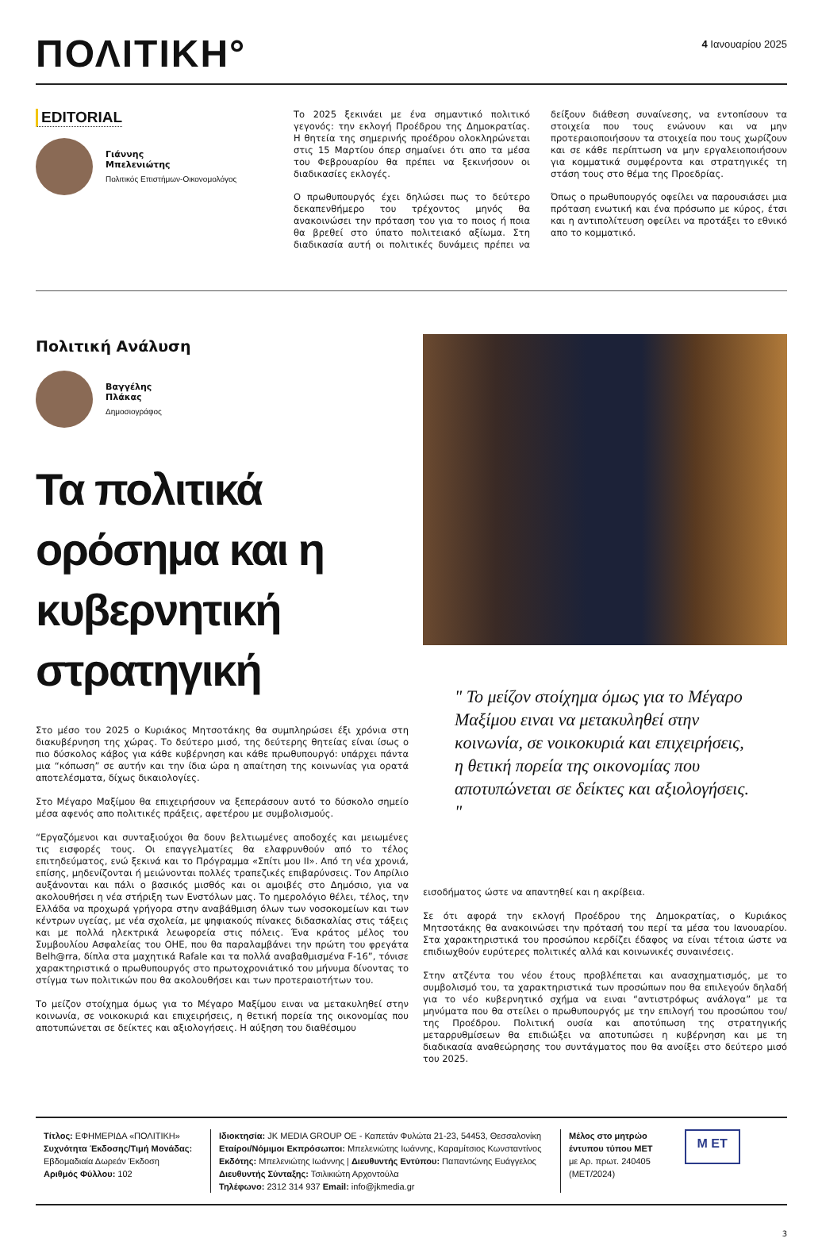ΠΟΛΙΤΙΚΗ°
4 Ιανουαρίου 2025
EDITORIAL
Γιάννης
Μπελενιώτης
Πολιτικός Επιστήμων-Οικονομολόγος
Το 2025 ξεκινάει με ένα σημαντικό πολιτικό γεγονός: την εκλογή Προέδρου της Δημοκρατίας. Η θητεία της σημερινής προέδρου ολοκληρώνεται στις 15 Μαρτίου όπερ σημαίνει ότι απο τα μέσα του Φεβρουαρίου θα πρέπει να ξεκινήσουν οι διαδικασίες εκλογές.
Ο πρωθυπουργός έχει δηλώσει πως το δεύτερο δεκαπενθήμερο του τρέχοντος μηνός θα ανακοινώσει την πρόταση του για το ποιος ή ποια θα βρεθεί στο ύπατο πολιτειακό αξίωμα. Στη διαδικασία αυτή οι πολιτικές δυνάμεις πρέπει να δείξουν διάθεση συναίνεσης, να εντοπίσουν τα στοιχεία που τους ενώνουν και να μην προτεραιοποιήσουν τα στοιχεία που τους χωρίζουν και σε κάθε περίπτωση να μην εργαλειοποιήσουν για κομματικά συμφέροντα και στρατηγικές τη στάση τους στο θέμα της Προεδρίας.
Όπως ο πρωθυπουργός οφείλει να παρουσιάσει μια πρόταση ενωτική και ένα πρόσωπο με κύρος, έτσι και η αντιπολίτευση οφείλει να προτάξει το εθνικό απο το κομματικό.
Πολιτική Ανάλυση
Βαγγέλης
Πλάκας
Δημοσιογράφος
Τα πολιτικά ορόσημα και η κυβερνητική στρατηγική
Στο μέσο του 2025 ο Κυριάκος Μητσοτάκης θα συμπληρώσει έξι χρόνια στη διακυβέρνηση της χώρας. Το δεύτερο μισό, της δεύτερης θητείας είναι ίσως ο πιο δύσκολος κάβος για κάθε κυβέρνηση και κάθε πρωθυπουργό: υπάρχει πάντα μια “κόπωση” σε αυτήν και την ίδια ώρα η απαίτηση της κοινωνίας για ορατά αποτελέσματα, δίχως δικαιολογίες.
Στο Μέγαρο Μαξίμου θα επιχειρήσουν να ξεπεράσουν αυτό το δύσκολο σημείο μέσα αφενός απο πολιτικές πράξεις, αφετέρου με συμβολισμούς.
“Εργαζόμενοι και συνταξιούχοι θα δουν βελτιωμένες αποδοχές και μειωμένες τις εισφορές τους. Οι επαγγελματίες θα ελαφρυνθούν από το τέλος επιτηδεύματος, ενώ ξεκινά και το Πρόγραμμα «Σπίτι μου ΙΙ». Από τη νέα χρονιά, επίσης, μηδενίζονται ή μειώνονται πολλές τραπεζικές επιβαρύνσεις. Τον Απρίλιο αυξάνονται και πάλι ο βασικός μισθός και οι αμοιβές στο Δημόσιο, για να ακολουθήσει η νέα στήριξη των Ενστόλων μας. Το ημερολόγιο θέλει, τέλος, την Ελλάδα να προχωρά γρήγορα στην αναβάθμιση όλων των νοσοκομείων και των κέντρων υγείας, με νέα σχολεία, με ψηφιακούς πίνακες διδασκαλίας στις τάξεις και με πολλά ηλεκτρικά λεωφορεία στις πόλεις. Ένα κράτος μέλος του Συμβουλίου Ασφαλείας του ΟΗΕ, που θα παραλαμβάνει την πρώτη του φρεγάτα Belh@rra, δίπλα στα μαχητικά Rafale και τα πολλά αναβαθμισμένα F-16”, τόνισε χαρακτηριστικά ο πρωθυπουργός στο πρωτοχρονιάτικό του μήνυμα δίνοντας το στίγμα των πολιτικών που θα ακολουθήσει και των προτεραιοτήτων του.
Το μείζον στοίχημα όμως για το Μέγαρο Μαξίμου ειναι να μετακυληθεί στην κοινωνία, σε νοικοκυριά και επιχειρήσεις, η θετική πορεία της οικονομίας που αποτυπώνεται σε δείκτες και αξιολογήσεις. Η αύξηση του διαθέσιμου
" Το μείζον στοίχημα όμως για το Μέγαρο Μαξίμου ειναι να μετακυληθεί στην κοινωνία, σε νοικοκυριά και επιχειρήσεις, η θετική πορεία της οικονομίας που αποτυπώνεται σε δείκτες και αξιολογήσεις. "
εισοδήματος ώστε να απαντηθεί και η ακρίβεια.
Σε ότι αφορά την εκλογή Προέδρου της Δημοκρατίας, ο Κυριάκος Μητσοτάκης θα ανακοινώσει την πρότασή του περί τα μέσα του Ιανουαρίου. Στα χαρακτηριστικά του προσώπου κερδίζει έδαφος να είναι τέτοια ώστε να επιδιωχθούν ευρύτερες πολιτικές αλλά και κοινωνικές συναινέσεις.
Στην ατζέντα του νέου έτους προβλέπεται και ανασχηματισμός, με το συμβολισμό του, τα χαρακτηριστικά των προσώπων που θα επιλεγούν δηλαδή για το νέο κυβερνητικό σχήμα να ειναι “αντιστρόφως ανάλογα” με τα μηνύματα που θα στείλει ο πρωθυπουργός με την επιλογή του προσώπου του/της Προέδρου. Πολιτική ουσία και αποτύπωση της στρατηγικής μεταρρυθμίσεων θα επιδιώξει να αποτυπώσει η κυβέρνηση και με τη διαδικασία αναθεώρησης του συντάγματος που θα ανοίξει στο δεύτερο μισό του 2025.
Τίτλος: ΕΦΗΜΕΡΙΔΑ «ΠΟΛΙΤΙΚΗ»
Συχνότητα Έκδοσης/Τιμή Μονάδας:
Εβδομαδιαία Δωρεάν Έκδοση
Αριθμός Φύλλου: 102
Ιδιοκτησία: JK MEDIA GROUP OE - Καπετάν Φυλώτα 21-23, 54453, Θεσσαλονίκη
Εταίροι/Νόμιμοι Εκπρόσωποι: Μπελενιώτης Ιωάννης, Καραμίτσιος Κωνσταντίνος
Εκδότης: Μπελενιώτης Ιωάννης | Διευθυντής Εντύπου: Παπαντώνης Ευάγγελος
Διευθυντής Σύνταξης: Τσιλικιώτη Αρχοντούλα
Τηλέφωνο: 2312 314 937 Email: info@jkmedia.gr
Μέλος στο μητρώο
έντυπου τύπου ΜΕΤ
με Αρ. πρωτ. 240405
(ΜΕΤ/2024) Μ ΕΤ
3